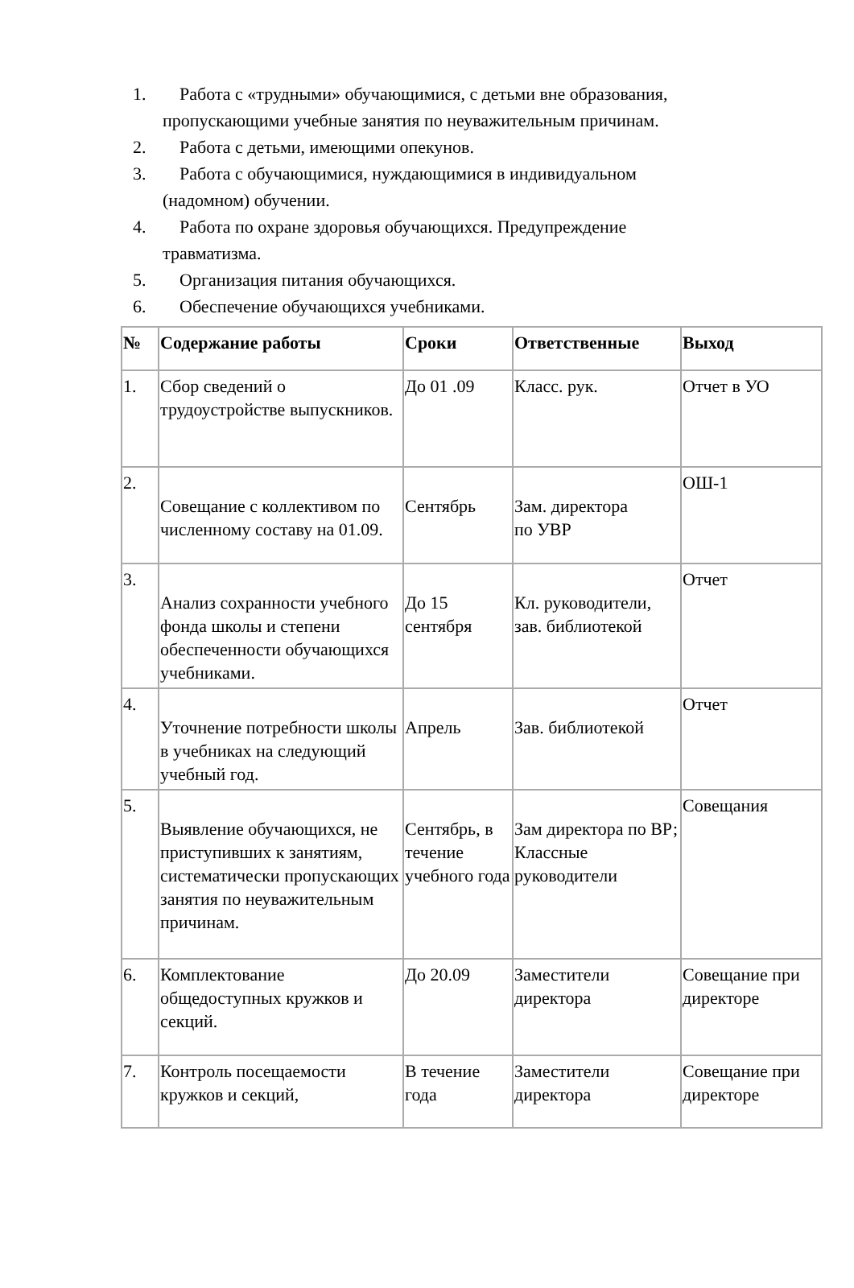1. Работа с «трудными» обучающимися, с детьми вне образования,
пропускающими учебные занятия по неуважительным причинам.
2. Работа с детьми, имеющими опекунов.
3. Работа с обучающимися, нуждающимися в индивидуальном
(надомном) обучении.
4. Работа по охране здоровья обучающихся. Предупреждение
травматизма.
5. Организация питания обучающихся.
6. Обеспечение обучающихся учебниками.
| № | Содержание работы | Сроки | Ответственные | Выход |
| --- | --- | --- | --- | --- |
| 1. | Сбор сведений о трудоустройстве выпускников. | До 01 .09 | Класс. рук. | Отчет в УО |
| 2. | Совещание с коллективом по численному составу на 01.09. | Сентябрь | Зам. директора по УВР | ОШ-1 |
| 3. | Анализ сохранности учебного фонда школы и степени обеспеченности обучающихся учебниками. | До 15 сентября | Кл. руководители, зав. библиотекой | Отчет |
| 4. | Уточнение потребности школы в учебниках на следующий учебный год. | Апрель | Зав. библиотекой | Отчет |
| 5. | Выявление обучающихся, не приступивших к занятиям, систематически пропускающих занятия по неуважительным причинам. | Сентябрь, в течение учебного года | Зам директора по ВР; Классные руководители | Совещания |
| 6. | Комплектование общедоступных кружков и секций. | До 20.09 | Заместители директора | Совещание при директоре |
| 7. | Контроль посещаемости кружков и секций, | В течение года | Заместители директора | Совещание при директоре |